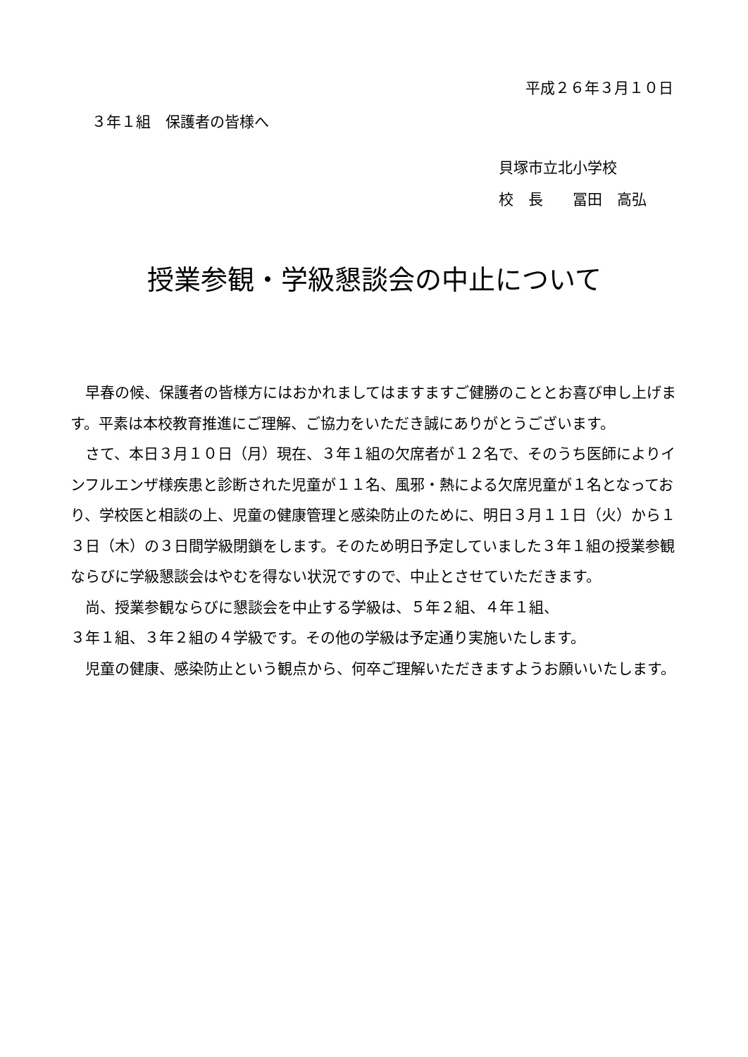平成２６年３月１０日
３年１組　保護者の皆様へ
貝塚市立北小学校
校　長　　冨田　高弘
授業参観・学級懇談会の中止について
早春の候、保護者の皆様方にはおかれましてはますますご健勝のこととお喜び申し上げます。平素は本校教育推進にご理解、ご協力をいただき誠にありがとうございます。
さて、本日３月１０日（月）現在、３年１組の欠席者が１２名で、そのうち医師によりインフルエンザ様疾患と診断された児童が１１名、風邪・熱による欠席児童が１名となっており、学校医と相談の上、児童の健康管理と感染防止のために、明日３月１１日（火）から１３日（木）の３日間学級閉鎖をします。そのため明日予定していました３年１組の授業参観ならびに学級懇談会はやむを得ない状況ですので、中止とさせていただきます。
尚、授業参観ならびに懇談会を中止する学級は、５年２組、４年１組、
３年１組、３年２組の４学級です。その他の学級は予定通り実施いたします。
児童の健康、感染防止という観点から、何卒ご理解いただきますようお願いいたします。